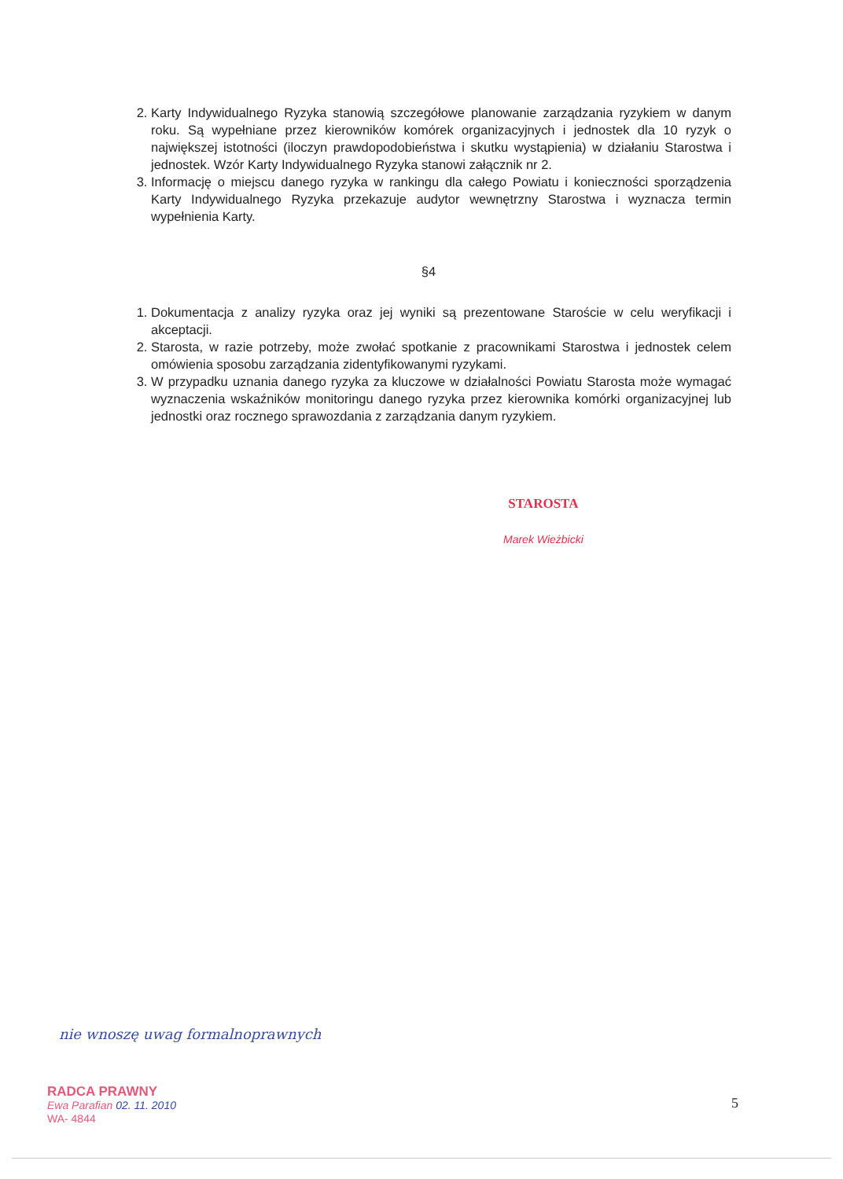2. Karty Indywidualnego Ryzyka stanowią szczegółowe planowanie zarządzania ryzykiem w danym roku. Są wypełniane przez kierowników komórek organizacyjnych i jednostek dla 10 ryzyk o największej istotności (iloczyn prawdopodobieństwa i skutku wystąpienia) w działaniu Starostwa i jednostek. Wzór Karty Indywidualnego Ryzyka stanowi załącznik nr 2.
3. Informację o miejscu danego ryzyka w rankingu dla całego Powiatu i konieczności sporządzenia Karty Indywidualnego Ryzyka przekazuje audytor wewnętrzny Starostwa i wyznacza termin wypełnienia Karty.
§4
1. Dokumentacja z analizy ryzyka oraz jej wyniki są prezentowane Staroście w celu weryfikacji i akceptacji.
2. Starosta, w razie potrzeby, może zwołać spotkanie z pracownikami Starostwa i jednostek celem omówienia sposobu zarządzania zidentyfikowanymi ryzykami.
3. W przypadku uznania danego ryzyka za kluczowe w działalności Powiatu Starosta może wymagać wyznaczenia wskaźników monitoringu danego ryzyka przez kierownika komórki organizacyjnej lub jednostki oraz rocznego sprawozdania z zarządzania danym ryzykiem.
STAROSTA
Marek Wieżbicki
nie wnoszę uwag formalnoprawnych
RADCA PRAWNY
Ewa Parafian 02. 11. 2010
WA- 4844
5